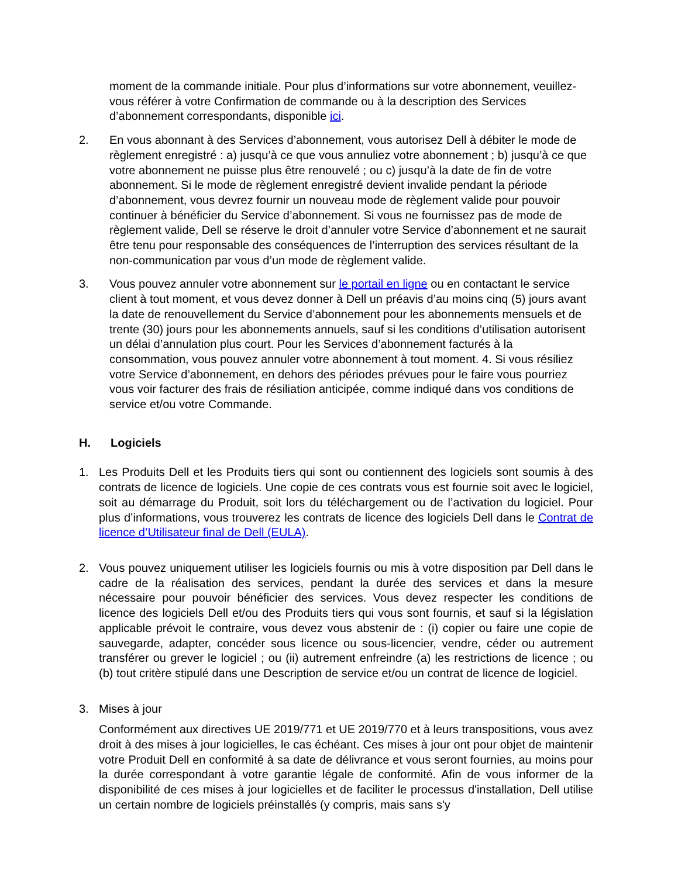moment de la commande initiale. Pour plus d’informations sur votre abonnement, veuillez-vous référer à votre Confirmation de commande ou à la description des Services d’abonnement correspondants, disponible ici.
2. En vous abonnant à des Services d’abonnement, vous autorisez Dell à débiter le mode de règlement enregistré : a) jusqu’à ce que vous annuliez votre abonnement ; b) jusqu’à ce que votre abonnement ne puisse plus être renouvelé ; ou c) jusqu’à la date de fin de votre abonnement. Si le mode de règlement enregistré devient invalide pendant la période d’abonnement, vous devrez fournir un nouveau mode de règlement valide pour pouvoir continuer à bénéficier du Service d’abonnement. Si vous ne fournissez pas de mode de règlement valide, Dell se réserve le droit d’annuler votre Service d’abonnement et ne saurait être tenu pour responsable des conséquences de l’interruption des services résultant de la non-communication par vous d’un mode de règlement valide.
3. Vous pouvez annuler votre abonnement sur le portail en ligne ou en contactant le service client à tout moment, et vous devez donner à Dell un préavis d’au moins cinq (5) jours avant la date de renouvellement du Service d’abonnement pour les abonnements mensuels et de trente (30) jours pour les abonnements annuels, sauf si les conditions d’utilisation autorisent un délai d’annulation plus court. Pour les Services d’abonnement facturés à la consommation, vous pouvez annuler votre abonnement à tout moment. 4. Si vous résiliez votre Service d’abonnement, en dehors des périodes prévues pour le faire vous pourriez vous voir facturer des frais de résiliation anticipée, comme indiqué dans vos conditions de service et/ou votre Commande.
H. Logiciels
1. Les Produits Dell et les Produits tiers qui sont ou contiennent des logiciels sont soumis à des contrats de licence de logiciels. Une copie de ces contrats vous est fournie soit avec le logiciel, soit au démarrage du Produit, soit lors du téléchargement ou de l’activation du logiciel. Pour plus d’informations, vous trouverez les contrats de licence des logiciels Dell dans le Contrat de licence d’Utilisateur final de Dell (EULA).
2. Vous pouvez uniquement utiliser les logiciels fournis ou mis à votre disposition par Dell dans le cadre de la réalisation des services, pendant la durée des services et dans la mesure nécessaire pour pouvoir bénéficier des services. Vous devez respecter les conditions de licence des logiciels Dell et/ou des Produits tiers qui vous sont fournis, et sauf si la législation applicable prévoit le contraire, vous devez vous abstenir de : (i) copier ou faire une copie de sauvegarde, adapter, concéder sous licence ou sous-licencier, vendre, céder ou autrement transférer ou grever le logiciel ; ou (ii) autrement enfreindre (a) les restrictions de licence ; ou (b) tout critère stipulé dans une Description de service et/ou un contrat de licence de logiciel.
3. Mises à jour
Conformément aux directives UE 2019/771 et UE 2019/770 et à leurs transpositions, vous avez droit à des mises à jour logicielles, le cas échéant. Ces mises à jour ont pour objet de maintenir votre Produit Dell en conformité à sa date de délivrance et vous seront fournies, au moins pour la durée correspondant à votre garantie légale de conformité. Afin de vous informer de la disponibilité de ces mises à jour logicielles et de faciliter le processus d'installation, Dell utilise un certain nombre de logiciels préinstallés (y compris, mais sans s'y